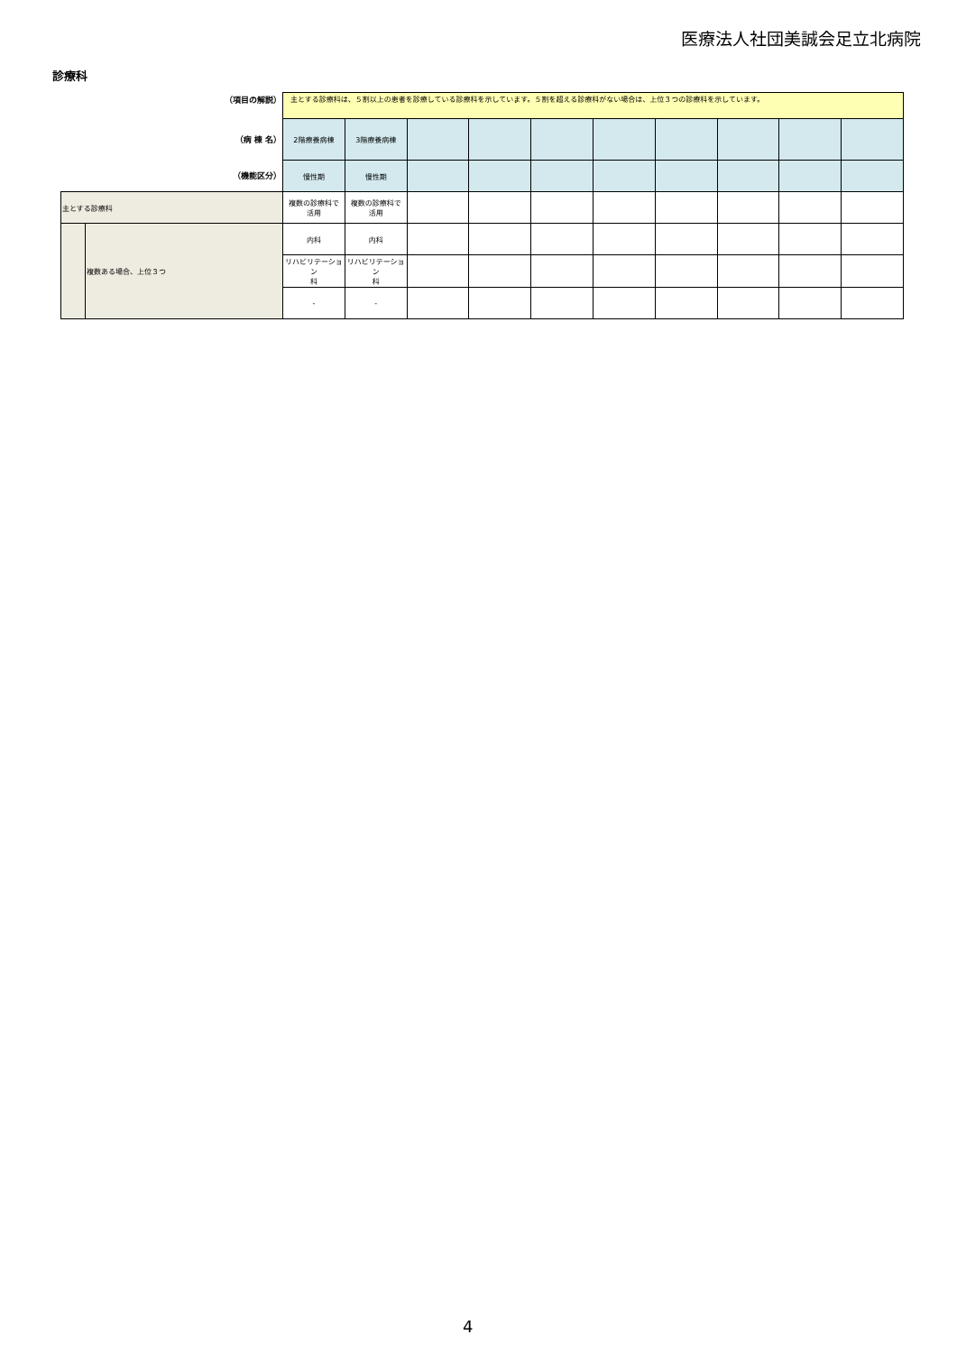医療法人社団美誠会足立北病院
診療科
| （項目の解説） | | 主とする診療科は、５割以上の患者を診療している診療科を示しています。５割を超える診療科がない場合は、上位３つの診療科を示しています。 | | | | | | | | | |
| （病 棟 名） | | 2階療養病棟 | 3階療養病棟 | | | | | | | | |
| （機能区分） | | 慢性期 | 慢性期 | | | | | | | | |
| 主とする診療科 | | 複数の診療科で 活用 | 複数の診療科で 活用 | | | | | | | | |
| | 複数ある場合、上位３つ | 内科 | 内科 | | | | | | | | |
| | | リハビリテーション 科 | リハビリテーション 科 | | | | | | | | |
| | | - | - | | | | | | | | |
4